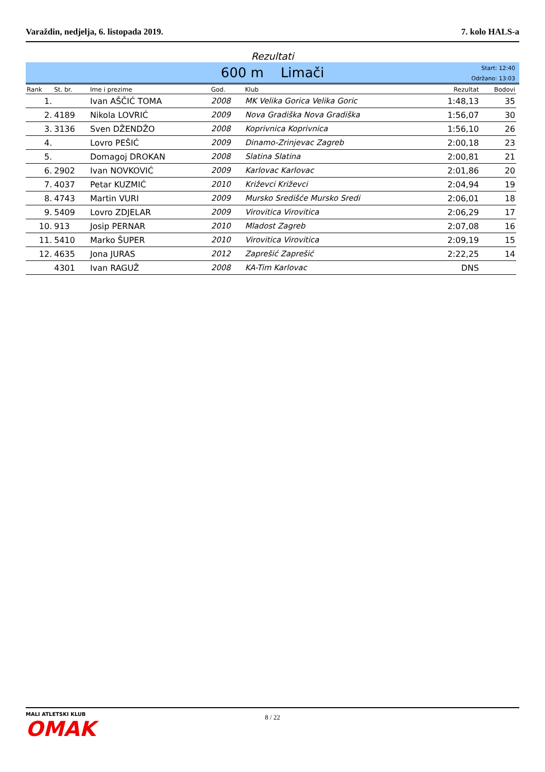Varaždin, nedjelja, 6. listopada 2019. 7. kolo HALS-a
Rezultati
600 m Limači
Start: 12:40
Održano: 13:03
| Rank | St. br. | Ime i prezime | God. | Klub | Rezultat | Bodovi |
| --- | --- | --- | --- | --- | --- | --- |
| 1. | | Ivan AŠČIĆ TOMA | 2008 | MK Velika Gorica Velika Goric | 1:48,13 | 35 |
| 2. | 4189 | Nikola LOVRIĆ | 2009 | Nova Gradiška Nova Gradiška | 1:56,07 | 30 |
| 3. | 3136 | Sven DŽENDŽO | 2008 | Koprivnica Koprivnica | 1:56,10 | 26 |
| 4. | | Lovro PEŠIĆ | 2009 | Dinamo-Zrinjevac Zagreb | 2:00,18 | 23 |
| 5. | | Domagoj DROKAN | 2008 | Slatina Slatina | 2:00,81 | 21 |
| 6. | 2902 | Ivan NOVKOVIĆ | 2009 | Karlovac Karlovac | 2:01,86 | 20 |
| 7. | 4037 | Petar KUZMIĆ | 2010 | Križevci Križevci | 2:04,94 | 19 |
| 8. | 4743 | Martin VURI | 2009 | Mursko Središće Mursko Sredi | 2:06,01 | 18 |
| 9. | 5409 | Lovro ZDJELAR | 2009 | Virovitica Virovitica | 2:06,29 | 17 |
| 10. | 913 | Josip PERNAR | 2010 | Mladost Zagreb | 2:07,08 | 16 |
| 11. | 5410 | Marko ŠUPER | 2010 | Virovitica Virovitica | 2:09,19 | 15 |
| 12. | 4635 | Jona JURAS | 2012 | Zaprešić Zaprešić | 2:22,25 | 14 |
| | 4301 | Ivan RAGUŽ | 2008 | KA-Tim Karlovac | DNS | |
MALI ATLETSKI KLUB
OMAK
8 / 22